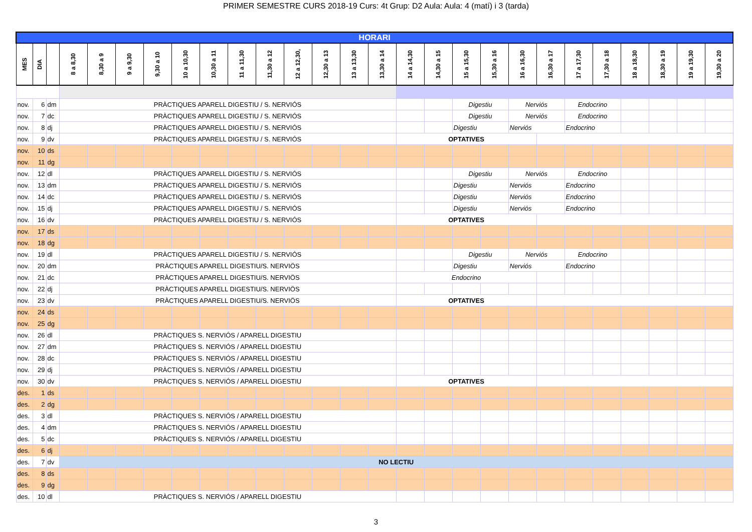PRIMER SEMESTRE CURS 2018-19 Curs: 4t Grup: D2 Aula: Aula: 4 (matí) i 3 (tarda)
| HORARI | | | | | | | | | | | | | | | | | | | | | | | | | | |
| MES | DIA | | 8 a 8,30 | 8,30 a 9 | 9 a 9,30 | 9,30 a 10 | 10 a 10,30 | 10,30 a 11 | 11 a 11,30 | 11,30 a 12 | 12 a 12,30, | 12,30 a 13 | 13 a 13,30 | 13,30 a 14 | 14 a 14,30 | 14,30 a 15 | 15 a 15,30 | 15,30 a 16 | 16 a 16,30 | 16,30 a 17 | 17 a 17,30 | 17,30 a 18 | 18 a 18,30 | 18,30 a 19 | 19 a 19,30 | 19,30 a 20 |
| nov. | 6 | dm | PRÀCTIQUES APARELL DIGESTIU / S. NERVIÓS | | | | | | | | | | | | | | Digestiu | | Nerviós | | Endocrino | | | | | |
| nov. | 7 | dc | PRÀCTIQUES APARELL DIGESTIU / S. NERVIÓS | | | | | | | | | | | | | | Digestiu | | Nerviós | | Endocrino | | | | | |
| nov. | 8 | dj | PRÀCTIQUES APARELL DIGESTIU / S. NERVIÓS | | | | | | | | | | | | | | Digestiu | | Nerviós | | Endocrino | | | | | |
| nov. | 9 | dv | PRÀCTIQUES APARELL DIGESTIU / S. NERVIÓS | | | | | | | | | | | | OPTATIVES | | | | | | | | | | | |
| nov. | 10 | ds | | | | | | | | | | | | | | | | | | | | | | | | |
| nov. | 11 | dg | | | | | | | | | | | | | | | | | | | | | | | | |
| nov. | 12 | dl | PRÀCTIQUES APARELL DIGESTIU / S. NERVIÓS | | | | | | | | | | | | | | Digestiu | | Nerviós | | Endocrino | | | | | |
| nov. | 13 | dm | PRÀCTIQUES APARELL DIGESTIU / S. NERVIÓS | | | | | | | | | | | | | | Digestiu | | Nerviós | | Endocrino | | | | | |
| nov. | 14 | dc | PRÀCTIQUES APARELL DIGESTIU / S. NERVIÓS | | | | | | | | | | | | | | Digestiu | | Nerviós | | Endocrino | | | | | |
| nov. | 15 | dj | PRÀCTIQUES APARELL DIGESTIU / S. NERVIÓS | | | | | | | | | | | | | | Digestiu | | Nerviós | | Endocrino | | | | | |
| nov. | 16 | dv | PRÀCTIQUES APARELL DIGESTIU / S. NERVIÓS | | | | | | | | | | | | OPTATIVES | | | | | | | | | | | |
| nov. | 17 | ds | | | | | | | | | | | | | | | | | | | | | | | | |
| nov. | 18 | dg | | | | | | | | | | | | | | | | | | | | | | | | |
| nov. | 19 | dl | PRÀCTIQUES APARELL DIGESTIU / S. NERVIÓS | | | | | | | | | | | | | | Digestiu | | Nerviós | | Endocrino | | | | | |
| nov. | 20 | dm | PRÀCTIQUES APARELL DIGESTIU/S. NERVIÖS | | | | | | | | | | | | | | Digestiu | | Nerviós | | Endocrino | | | | | |
| nov. | 21 | dc | PRÀCTIQUES APARELL DIGESTIU/S. NERVIÖS | | | | | | | | | | | | Endocrino | | | | | | | | | | | |
| nov. | 22 | dj | PRÀCTIQUES APARELL DIGESTIU/S. NERVIÖS | | | | | | | | | | | | | | | | | | | | | | | |
| nov. | 23 | dv | PRÀCTIQUES APARELL DIGESTIU/S. NERVIÖS | | | | | | | | | | | | OPTATIVES | | | | | | | | | | | |
| nov. | 24 | ds | | | | | | | | | | | | | | | | | | | | | | | | |
| nov. | 25 | dg | | | | | | | | | | | | | | | | | | | | | | | | |
| nov. | 26 | dl | PRÀCTIQUES S. NERVIÓS / APARELL DIGESTIU | | | | | | | | | | | | | | | | | | | | | | | |
| nov. | 27 | dm | PRÀCTIQUES S. NERVIÓS / APARELL DIGESTIU | | | | | | | | | | | | | | | | | | | | | | | |
| nov. | 28 | dc | PRÀCTIQUES S. NERVIÓS / APARELL DIGESTIU | | | | | | | | | | | | | | | | | | | | | | | |
| nov. | 29 | dj | PRÀCTIQUES S. NERVIÓS / APARELL DIGESTIU | | | | | | | | | | | | | | | | | | | | | | | |
| nov. | 30 | dv | PRÀCTIQUES S. NERVIÓS / APARELL DIGESTIU | | | | | | | | | | | | OPTATIVES | | | | | | | | | | | |
| des. | 1 | ds | | | | | | | | | | | | | | | | | | | | | | | | |
| des. | 2 | dg | | | | | | | | | | | | | | | | | | | | | | | | |
| des. | 3 | dl | PRÀCTIQUES S. NERVIÓS / APARELL DIGESTIU | | | | | | | | | | | | | | | | | | | | | | | |
| des. | 4 | dm | PRÀCTIQUES S. NERVIÓS / APARELL DIGESTIU | | | | | | | | | | | | | | | | | | | | | | | |
| des. | 5 | dc | PRÀCTIQUES S. NERVIÓS / APARELL DIGESTIU | | | | | | | | | | | | | | | | | | | | | | | |
| des. | 6 | dj | | | | | | | | | | | | | | | | | | | | | | | | |
| des. | 7 | dv | NO LECTIU | | | | | | | | | | | | | | | | | | | | | | | |
| des. | 8 | ds | | | | | | | | | | | | | | | | | | | | | | | | |
| des. | 9 | dg | | | | | | | | | | | | | | | | | | | | | | | | |
| des. | 10 | dl | PRÀCTIQUES S. NERVIÓS / APARELL DIGESTIU | | | | | | | | | | | | | | | | | | | | | | | |
3